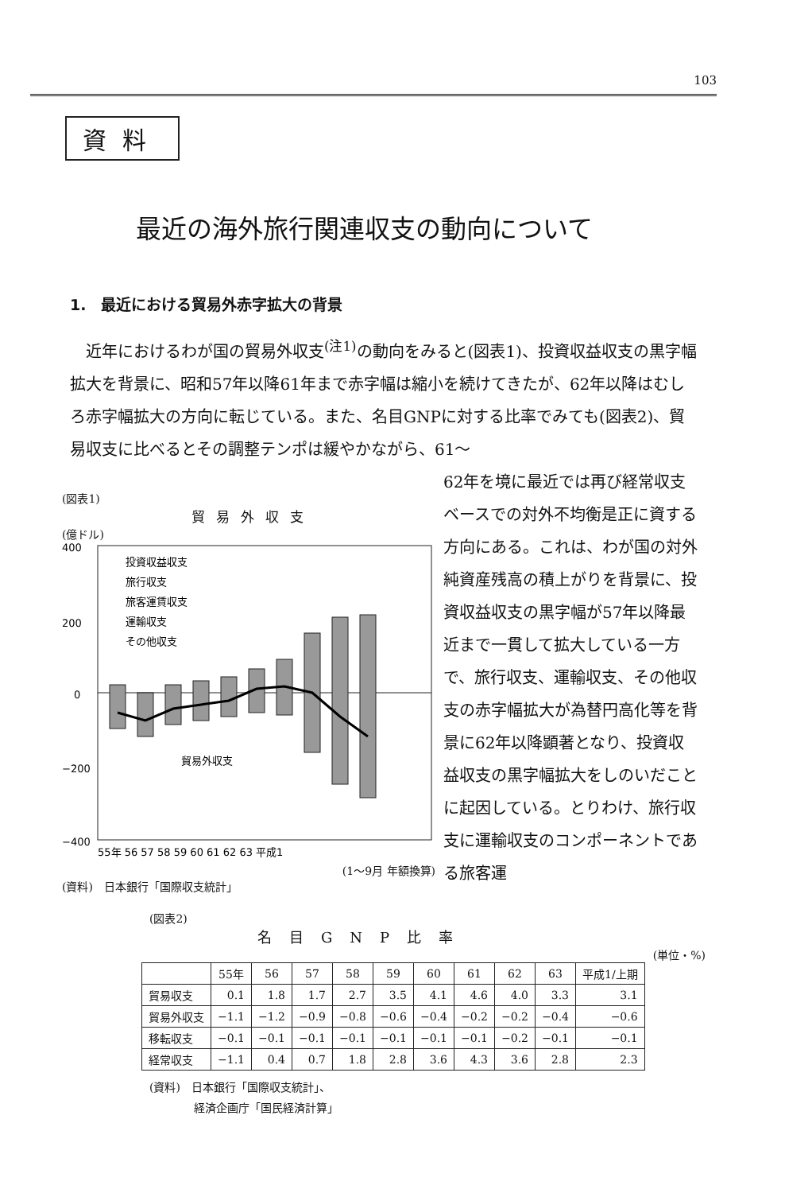103
資料
最近の海外旅行関連収支の動向について
1.　最近における貿易外赤字拡大の背景
近年におけるわが国の貿易外収支<sup>(注1)</sup>の動向をみると(図表1)、投資収益収支の黒字幅拡大を背景に、昭和57年以降61年まで赤字幅は縮小を続けてきたが、62年以降はむしろ赤字幅拡大の方向に転じている。また、名目GNPに対する比率でみても(図表2)、貿易収支に比べるとその調整テンポは緩やかながら、61〜
(図表1)
貿易外収支
(億ドル)
400
200
0
−200
−400
投資収益収支
旅行収支
旅客運賃収支
運輸収支
その他収支
貿易外収支
55年 56 57 58 59 60 61 62 63 平成1
(1〜9月 年額換算)
(資料)　日本銀行「国際収支統計」
62年を境に最近では再び経常収支ベースでの対外不均衡是正に資する方向にある。これは、わが国の対外純資産残高の積上がりを背景に、投資収益収支の黒字幅が57年以降最近まで一貫して拡大している一方で、旅行収支、運輸収支、その他収支の赤字幅拡大が為替円高化等を背景に62年以降顕著となり、投資収益収支の黒字幅拡大をしのいだことに起因している。とりわけ、旅行収支に運輸収支のコンポーネントである旅客運
(図表2)
名目GNP比率
(単位・%)
| | 55年 | 56 | 57 | 58 | 59 | 60 | 61 | 62 | 63 | 平成1/上期 |
| --- | --- | --- | --- | --- | --- | --- | --- | --- | --- | --- |
| 貿易収支 | 0.1 | 1.8 | 1.7 | 2.7 | 3.5 | 4.1 | 4.6 | 4.0 | 3.3 | 3.1 |
| 貿易外収支 | −1.1 | −1.2 | −0.9 | −0.8 | −0.6 | −0.4 | −0.2 | −0.2 | −0.4 | −0.6 |
| 移転収支 | −0.1 | −0.1 | −0.1 | −0.1 | −0.1 | −0.1 | −0.1 | −0.2 | −0.1 | −0.1 |
| 経常収支 | −1.1 | 0.4 | 0.7 | 1.8 | 2.8 | 3.6 | 4.3 | 3.6 | 2.8 | 2.3 |
(資料)　日本銀行「国際収支統計」、
　　　　経済企画庁「国民経済計算」